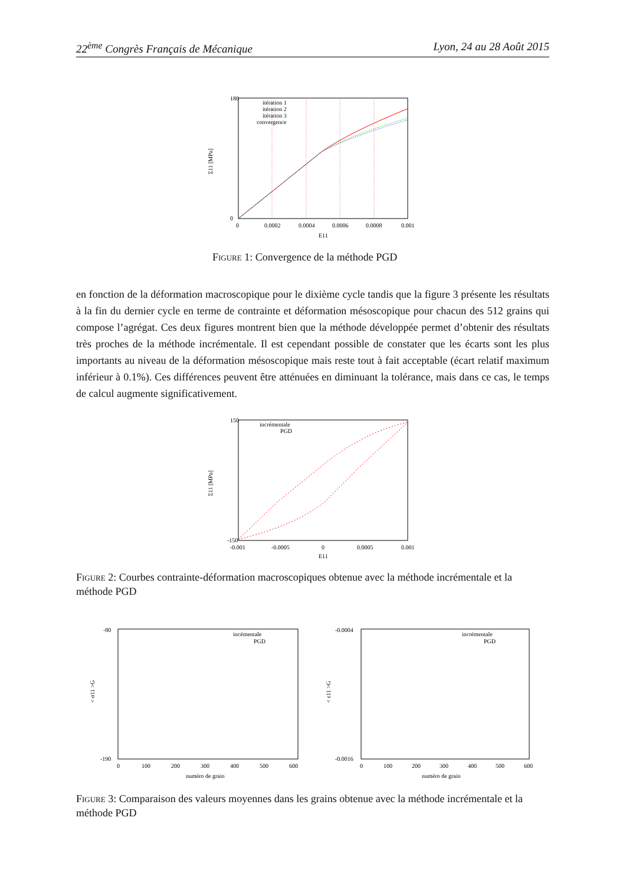22<sup>ème</sup> Congrès Français de Mécanique Lyon, 24 au 28 Août 2015
180
0
0
0.0002
0.0004
0.0006
0.0008
0.001
itération 1
itération 2
itération 3
convergence
E11
Σ11 [MPa]
Figure 1: Convergence de la méthode PGD
en fonction de la déformation macroscopique pour le dixième cycle tandis que la figure 3 présente les résultats à la fin du dernier cycle en terme de contrainte et déformation mésoscopique pour chacun des 512 grains qui compose l’agrégat. Ces deux figures montrent bien que la méthode développée permet d’obtenir des résultats très proches de la méthode incrémentale. Il est cependant possible de constater que les écarts sont les plus importants au niveau de la déformation mésoscopique mais reste tout à fait acceptable (écart relatif maximum inférieur à 0.1%). Ces différences peuvent être atténuées en diminuant la tolérance, mais dans ce cas, le temps de calcul augmente significativement.
150
-150
-0.001
-0.0005
0
0.0005
0.001
incrémentale
PGD
E11
Σ11 [MPa]
Figure 2: Courbes contrainte-déformation macroscopiques obtenue avec la méthode incrémentale et la méthode PGD
-80
-190
0
100
200
300
400
500
600
incémentale
PGD
numéro de grain
< σ11 >G
-0.0004
-0.0016
0
100
200
300
400
500
600
incrémentale
PGD
numéro de grain
< ε11 >G
Figure 3: Comparaison des valeurs moyennes dans les grains obtenue avec la méthode incrémentale et la méthode PGD